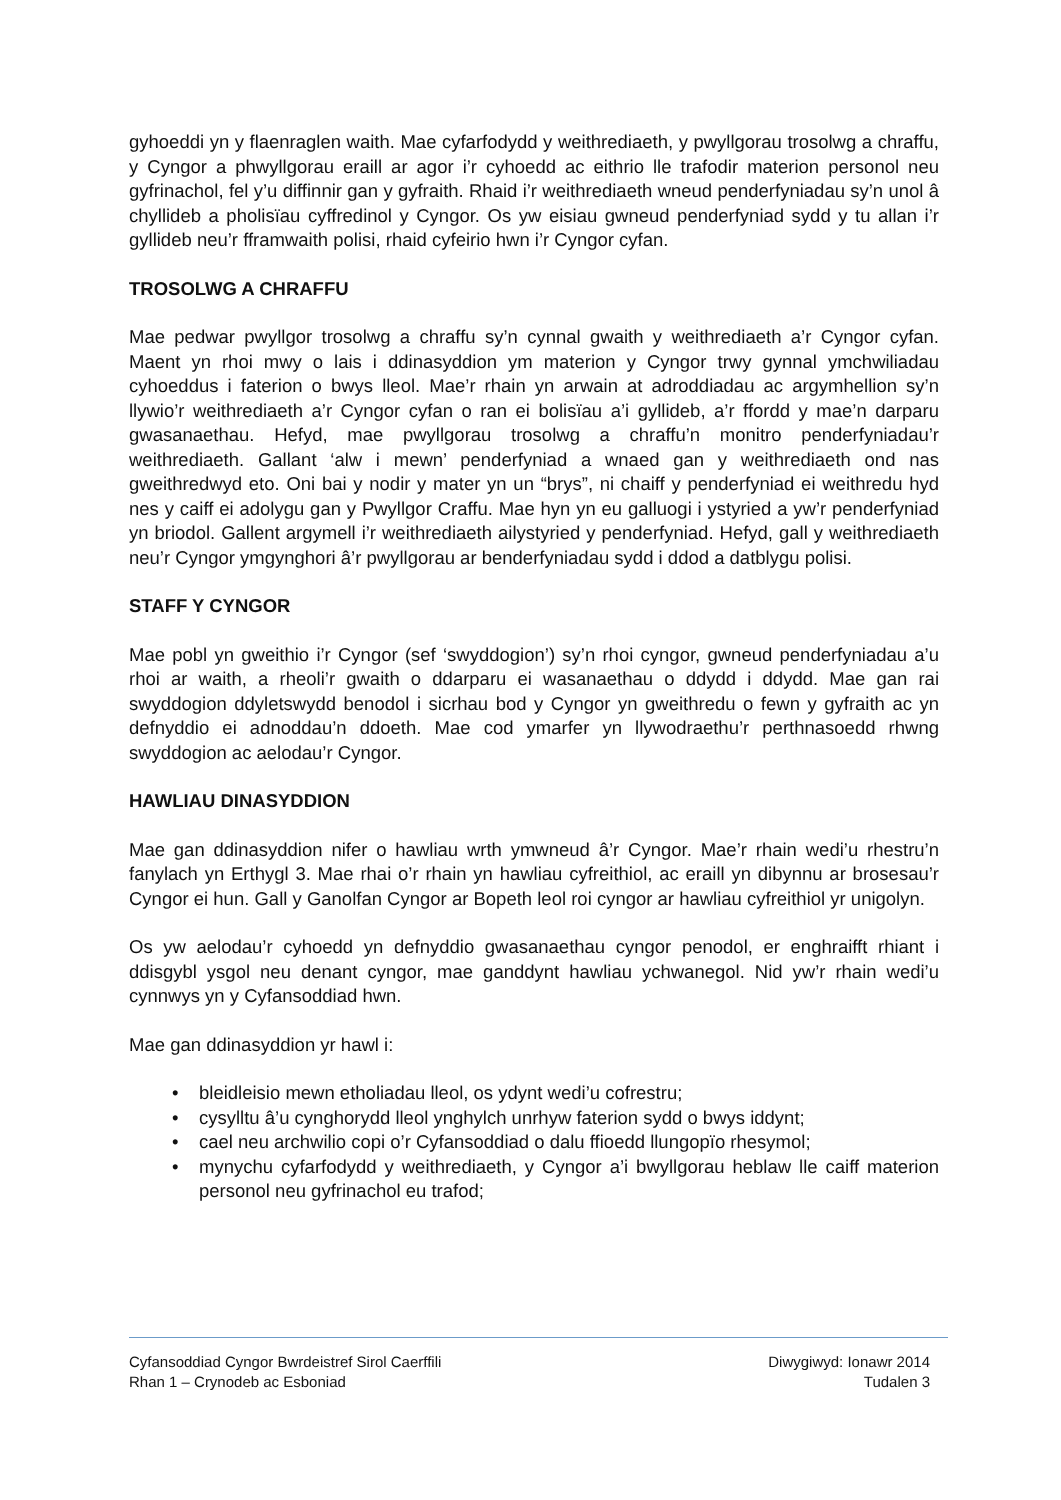gyhoeddi yn y flaenraglen waith. Mae cyfarfodydd y weithrediaeth, y pwyllgorau trosolwg a chraffu, y Cyngor a phwyllgorau eraill ar agor i’r cyhoedd ac eithrio lle trafodir materion personol neu gyfrinachol, fel y’u diffinnir gan y gyfraith. Rhaid i’r weithrediaeth wneud penderfyniadau sy’n unol â chyllideb a pholisïau cyffredinol y Cyngor. Os yw eisiau gwneud penderfyniad sydd y tu allan i’r gyllideb neu’r fframwaith polisi, rhaid cyfeirio hwn i’r Cyngor cyfan.
TROSOLWG A CHRAFFU
Mae pedwar pwyllgor trosolwg a chraffu sy’n cynnal gwaith y weithrediaeth a’r Cyngor cyfan. Maent yn rhoi mwy o lais i ddinasyddion ym materion y Cyngor trwy gynnal ymchwiliadau cyhoeddus i faterion o bwys lleol. Mae’r rhain yn arwain at adroddiadau ac argymhellion sy’n llywio’r weithrediaeth a’r Cyngor cyfan o ran ei bolisïau a’i gyllideb, a’r ffordd y mae’n darparu gwasanaethau. Hefyd, mae pwyllgorau trosolwg a chraffu’n monitro penderfyniadau’r weithrediaeth. Gallant ‘alw i mewn’ penderfyniad a wnaed gan y weithrediaeth ond nas gweithredwyd eto. Oni bai y nodir y mater yn un “brys”, ni chaiff y penderfyniad ei weithredu hyd nes y caiff ei adolygu gan y Pwyllgor Craffu. Mae hyn yn eu galluogi i ystyried a yw’r penderfyniad yn briodol. Gallent argymell i’r weithrediaeth ailystyried y penderfyniad. Hefyd, gall y weithrediaeth neu’r Cyngor ymgynghori â’r pwyllgorau ar benderfyniadau sydd i ddod a datblygu polisi.
STAFF Y CYNGOR
Mae pobl yn gweithio i’r Cyngor (sef ‘swyddogion’) sy’n rhoi cyngor, gwneud penderfyniadau a’u rhoi ar waith, a rheoli’r gwaith o ddarparu ei wasanaethau o ddydd i ddydd. Mae gan rai swyddogion ddyletswydd benodol i sicrhau bod y Cyngor yn gweithredu o fewn y gyfraith ac yn defnyddio ei adnoddau’n ddoeth. Mae cod ymarfer yn llywodraethu’r perthnasoedd rhwng swyddogion ac aelodau’r Cyngor.
HAWLIAU DINASYDDION
Mae gan ddinasyddion nifer o hawliau wrth ymwneud â’r Cyngor. Mae’r rhain wedi’u rhestru’n fanylach yn Erthygl 3. Mae rhai o’r rhain yn hawliau cyfreithiol, ac eraill yn dibynnu ar brosesau’r Cyngor ei hun. Gall y Ganolfan Cyngor ar Bopeth leol roi cyngor ar hawliau cyfreithiol yr unigolyn.
Os yw aelodau’r cyhoedd yn defnyddio gwasanaethau cyngor penodol, er enghraifft rhiant i ddisgybl ysgol neu denant cyngor, mae ganddynt hawliau ychwanegol. Nid yw’r rhain wedi’u cynnwys yn y Cyfansoddiad hwn.
Mae gan ddinasyddion yr hawl i:
• bleidleisio mewn etholiadau lleol, os ydynt wedi’u cofrestru;
• cysylltu â’u cynghorydd lleol ynghylch unrhyw faterion sydd o bwys iddynt;
• cael neu archwilio copi o’r Cyfansoddiad o dalu ffioedd llungopïo rhesymol;
• mynychu cyfarfodydd y weithrediaeth, y Cyngor a’i bwyllgorau heblaw lle caiff materion personol neu gyfrinachol eu trafod;
Cyfansoddiad Cyngor Bwrdeistref Sirol Caerffili Diwygiwyd: Ionawr 2014
Rhan 1 – Crynodeb ac Esboniad Tudalen 3